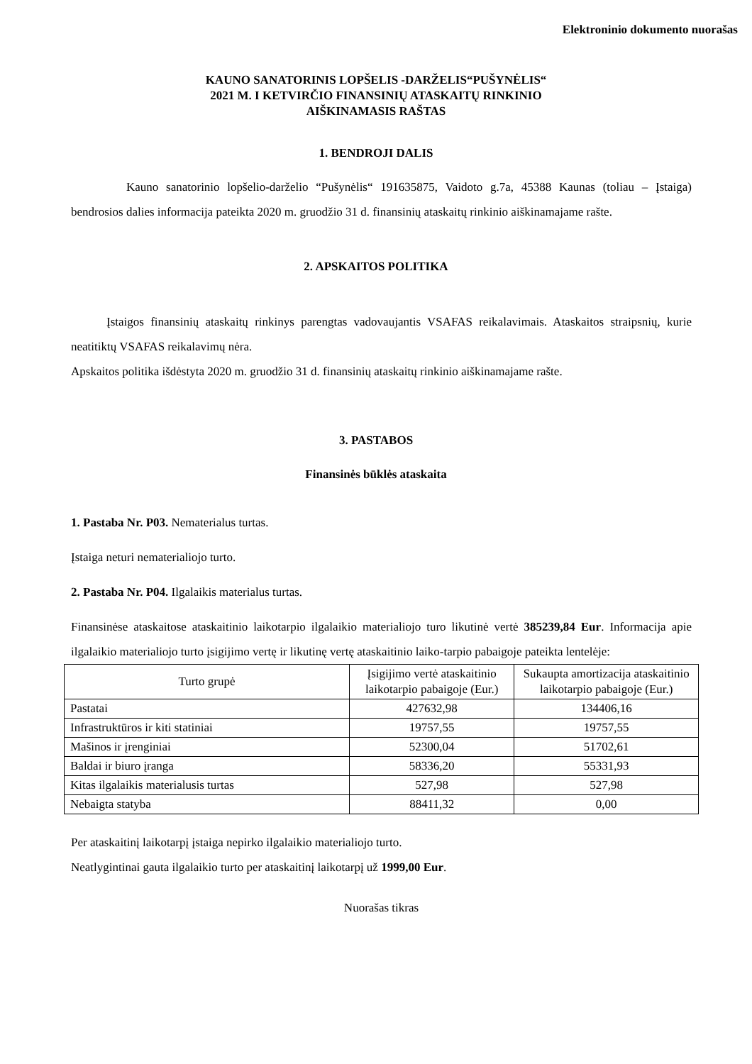Elektroninio dokumento nuorašas
KAUNO SANATORINIS LOPŠELIS -DARŽELIS“PUŠYNĖLIS“
2021 M. I KETVIRČIO FINANSINIŲ ATASKAITŲ RINKINIO
AIŠKINAMASIS RAŠTAS
1. BENDROJI DALIS
Kauno sanatorinio lopšelio-darželio “Pušynėlis“ 191635875, Vaidoto g.7a, 45388 Kaunas (toliau – Įstaiga) bendrosios dalies informacija pateikta 2020 m. gruodžio 31 d. finansinių ataskaitų rinkinio aiškinamajame rašte.
2. APSKAITOS POLITIKA
Įstaigos finansinių ataskaitų rinkinys parengtas vadovaujantis VSAFAS reikalavimais. Ataskaitos straipsnių, kurie neatitiktų VSAFAS reikalavimų nėra.
Apskaitos politika išdėstyta 2020 m. gruodžio 31 d. finansinių ataskaitų rinkinio aiškinamajame rašte.
3. PASTABOS
Finansinės būklės ataskaita
1. Pastaba Nr. P03. Nematerialus turtas.
Įstaiga neturi nematerialiojo turto.
2. Pastaba Nr. P04. Ilgalaikis materialus turtas.
Finansinėse ataskaitose ataskaitinio laikotarpio ilgalaikio materialiojo turo likutinė vertė 385239,84 Eur. Informacija apie ilgalaikio materialiojo turto įsigijimo vertę ir likutinę vertę ataskaitinio laiko-tarpio pabaigoje pateikta lentelėje:
| Turto grupė | Įsigijimo vertė ataskaitinio laikotarpio pabaigoje (Eur.) | Sukaupta amortizacija ataskaitinio laikotarpio pabaigoje (Eur.) |
| --- | --- | --- |
| Pastatai | 427632,98 | 134406,16 |
| Infrastruktūros ir kiti statiniai | 19757,55 | 19757,55 |
| Mašinos ir įrenginiai | 52300,04 | 51702,61 |
| Baldai ir biuro įranga | 58336,20 | 55331,93 |
| Kitas ilgalaikis materialusis turtas | 527,98 | 527,98 |
| Nebaigta statyba | 88411,32 | 0,00 |
Per ataskaitinį laikotarpį įstaiga nepirko ilgalaikio materialiojo turto.
Neatlygintinai gauta ilgalaikio turto per ataskaitinį laikotarpį už 1999,00 Eur.
Nuorašas tikras